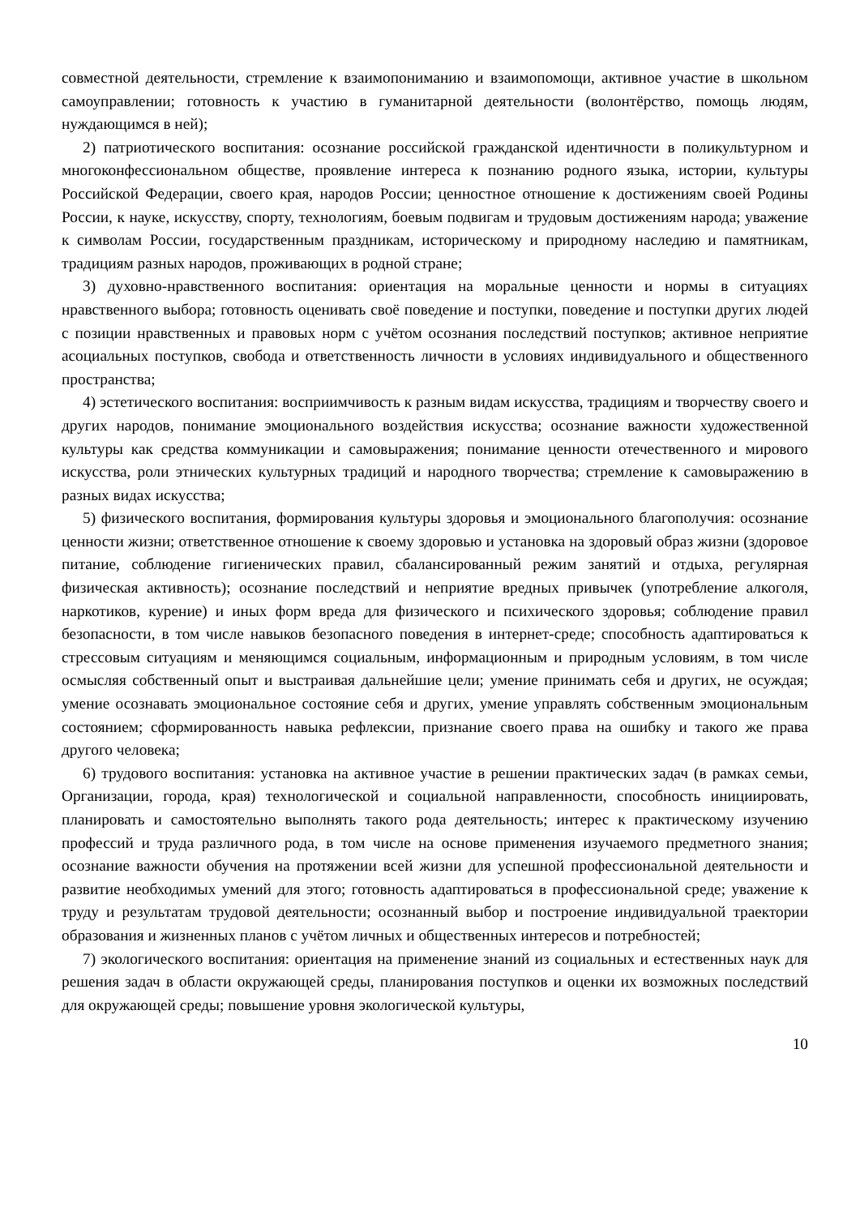совместной деятельности, стремление к взаимопониманию и взаимопомощи, активное участие в школьном самоуправлении; готовность к участию в гуманитарной деятельности (волонтёрство, помощь людям, нуждающимся в ней);
2) патриотического воспитания: осознание российской гражданской идентичности в поликультурном и многоконфессиональном обществе, проявление интереса к познанию родного языка, истории, культуры Российской Федерации, своего края, народов России; ценностное отношение к достижениям своей Родины России, к науке, искусству, спорту, технологиям, боевым подвигам и трудовым достижениям народа; уважение к символам России, государственным праздникам, историческому и природному наследию и памятникам, традициям разных народов, проживающих в родной стране;
3) духовно-нравственного воспитания: ориентация на моральные ценности и нормы в ситуациях нравственного выбора; готовность оценивать своё поведение и поступки, поведение и поступки других людей с позиции нравственных и правовых норм с учётом осознания последствий поступков; активное неприятие асоциальных поступков, свобода и ответственность личности в условиях индивидуального и общественного пространства;
4) эстетического воспитания: восприимчивость к разным видам искусства, традициям и творчеству своего и других народов, понимание эмоционального воздействия искусства; осознание важности художественной культуры как средства коммуникации и самовыражения; понимание ценности отечественного и мирового искусства, роли этнических культурных традиций и народного творчества; стремление к самовыражению в разных видах искусства;
5) физического воспитания, формирования культуры здоровья и эмоционального благополучия: осознание ценности жизни; ответственное отношение к своему здоровью и установка на здоровый образ жизни (здоровое питание, соблюдение гигиенических правил, сбалансированный режим занятий и отдыха, регулярная физическая активность); осознание последствий и неприятие вредных привычек (употребление алкоголя, наркотиков, курение) и иных форм вреда для физического и психического здоровья; соблюдение правил безопасности, в том числе навыков безопасного поведения в интернет-среде; способность адаптироваться к стрессовым ситуациям и меняющимся социальным, информационным и природным условиям, в том числе осмысляя собственный опыт и выстраивая дальнейшие цели; умение принимать себя и других, не осуждая; умение осознавать эмоциональное состояние себя и других, умение управлять собственным эмоциональным состоянием; сформированность навыка рефлексии, признание своего права на ошибку и такого же права другого человека;
6) трудового воспитания: установка на активное участие в решении практических задач (в рамках семьи, Организации, города, края) технологической и социальной направленности, способность инициировать, планировать и самостоятельно выполнять такого рода деятельность; интерес к практическому изучению профессий и труда различного рода, в том числе на основе применения изучаемого предметного знания; осознание важности обучения на протяжении всей жизни для успешной профессиональной деятельности и развитие необходимых умений для этого; готовность адаптироваться в профессиональной среде; уважение к труду и результатам трудовой деятельности; осознанный выбор и построение индивидуальной траектории образования и жизненных планов с учётом личных и общественных интересов и потребностей;
7) экологического воспитания: ориентация на применение знаний из социальных и естественных наук для решения задач в области окружающей среды, планирования поступков и оценки их возможных последствий для окружающей среды; повышение уровня экологической культуры,
10